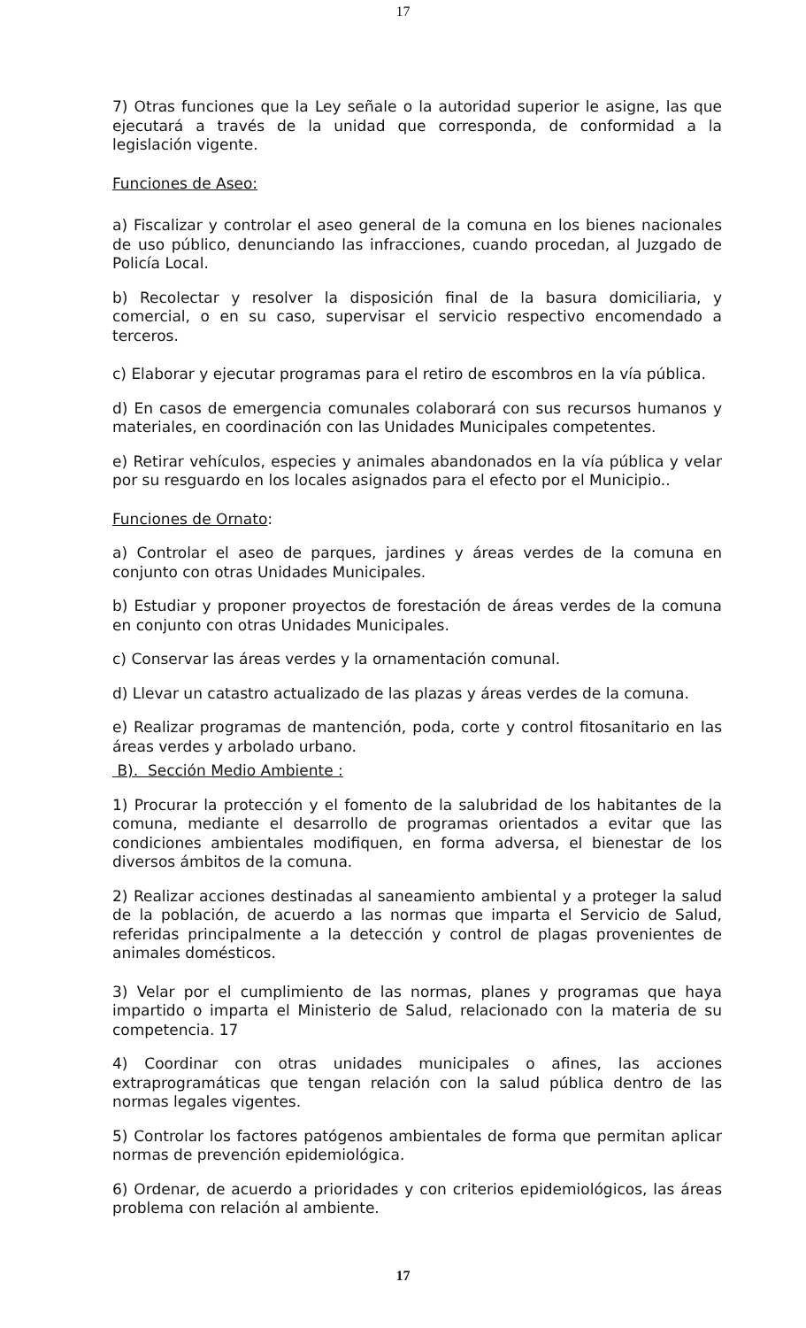17
7) Otras funciones que la Ley señale o la autoridad superior le asigne, las que ejecutará a través de la unidad que corresponda, de conformidad a la legislación vigente.
Funciones de Aseo:
a) Fiscalizar y controlar el aseo general de la comuna en los bienes nacionales de uso público, denunciando las infracciones, cuando procedan, al Juzgado de Policía Local.
b) Recolectar y resolver la disposición final de la basura domiciliaria, y comercial, o en su caso, supervisar el servicio respectivo encomendado a terceros.
c) Elaborar y ejecutar programas para el retiro de escombros en la vía pública.
d) En casos de emergencia comunales colaborará con sus recursos humanos y materiales, en coordinación con las Unidades Municipales competentes.
e) Retirar vehículos, especies y animales abandonados en la vía pública y velar por su resguardo en los locales asignados para el efecto por el Municipio..
Funciones de Ornato:
a) Controlar el aseo de parques, jardines y áreas verdes de la comuna en conjunto con otras Unidades Municipales.
b) Estudiar y proponer proyectos de forestación de áreas verdes de la comuna en conjunto con otras Unidades Municipales.
c) Conservar las áreas verdes y la ornamentación comunal.
d) Llevar un catastro actualizado de las plazas y áreas verdes de la comuna.
e) Realizar programas de mantención, poda, corte y control fitosanitario en las áreas verdes y arbolado urbano.
B). Sección Medio Ambiente :
1) Procurar la protección y el fomento de la salubridad de los habitantes de la comuna, mediante el desarrollo de programas orientados a evitar que las condiciones ambientales modifiquen, en forma adversa, el bienestar de los diversos ámbitos de la comuna.
2) Realizar acciones destinadas al saneamiento ambiental y a proteger la salud de la población, de acuerdo a las normas que imparta el Servicio de Salud, referidas principalmente a la detección y control de plagas provenientes de animales domésticos.
3) Velar por el cumplimiento de las normas, planes y programas que haya impartido o imparta el Ministerio de Salud, relacionado con la materia de su competencia. 17
4) Coordinar con otras unidades municipales o afines, las acciones extraprogramáticas que tengan relación con la salud pública dentro de las normas legales vigentes.
5) Controlar los factores patógenos ambientales de forma que permitan aplicar normas de prevención epidemiológica.
6) Ordenar, de acuerdo a prioridades y con criterios epidemiológicos, las áreas problema con relación al ambiente.
17